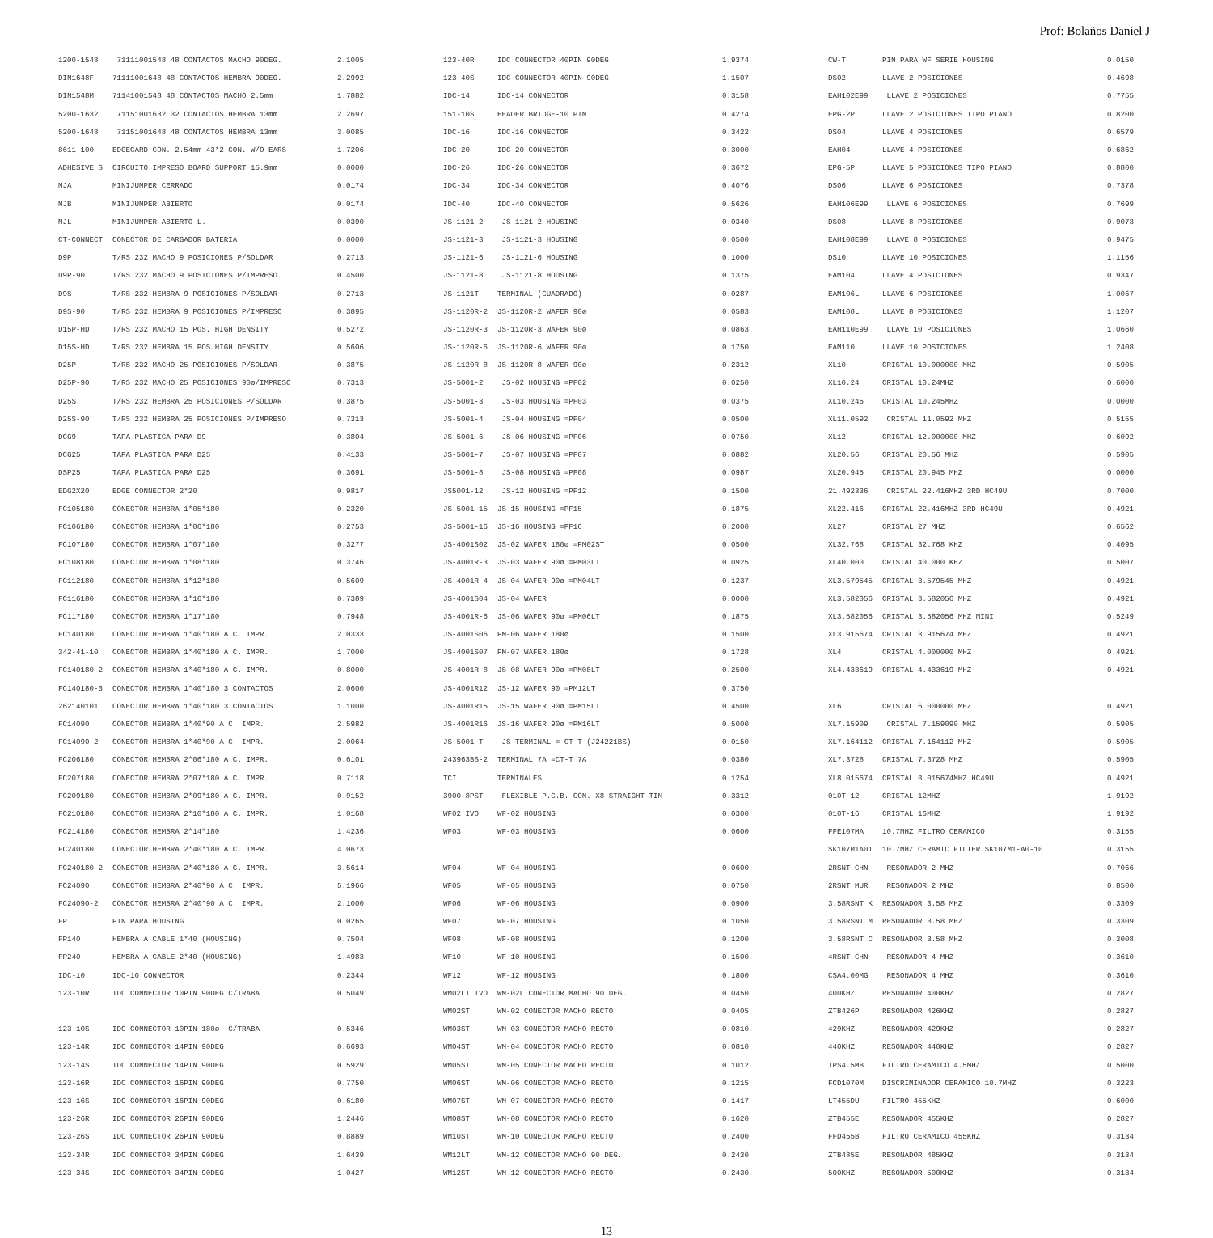Prof: Bolaños Daniel J
1200-1548 71111001548 48 CONTACTOS MACHO 90DEG. 2.1005
DIN1648F 71111001648 48 CONTACTOS HEMBRA 90DEG. 2.2992
DIN1548M 71141001548 48 CONTACTOS MACHO 2.5mm 1.7882
5200-1632 71151001632 32 CONTACTOS HEMBRA 13mm 2.2697
5200-1648 71151001648 48 CONTACTOS HEMBRA 13mm 3.0085
8611-100 EDGECARD CON. 2.54mm 43*2 CON. W/O EARS 1.7206
ADHESIVE S CIRCUITO IMPRESO BOARD SUPPORT 15.9mm 0.0000
MJA MINIJUMPER CERRADO 0.0174
MJB MINIJUMPER ABIERTO 0.0174
MJL MINIJUMPER ABIERTO L. 0.0390
CT-CONNECT CONECTOR DE CARGADOR BATERIA 0.0000
D9P T/RS 232 MACHO 9 POSICIONES P/SOLDAR 0.2713
D9P-90 T/RS 232 MACHO 9 POSICIONES P/IMPRESO 0.4500
D9S T/RS 232 HEMBRA 9 POSICIONES P/SOLDAR 0.2713
D9S-90 T/RS 232 HEMBRA 9 POSICIONES P/IMPRESO 0.3895
D15P-HD T/RS 232 MACHO 15 POS. HIGH DENSITY 0.5272
D15S-HD T/RS 232 HEMBRA 15 POS.HIGH DENSITY 0.5606
D25P T/RS 232 MACHO 25 POSICIONES P/SOLDAR 0.3875
D25P-90 T/RS 232 MACHO 25 POSICIONES 90ø/IMPRESO 0.7313
D25S T/RS 232 HEMBRA 25 POSICIONES P/SOLDAR 0.3875
D25S-90 T/RS 232 HEMBRA 25 POSICIONES P/IMPRESO 0.7313
DCG9 TAPA PLASTICA PARA D9 0.3804
DCG25 TAPA PLASTICA PARA D25 0.4133
DSP25 TAPA PLASTICA PARA D25 0.3691
EDG2X20 EDGE CONNECTOR 2*20 0.9817
FC105180 CONECTOR HEMBRA 1*05*180 0.2320
FC106180 CONECTOR HEMBRA 1*06*180 0.2753
FC107180 CONECTOR HEMBRA 1*07*180 0.3277
FC108180 CONECTOR HEMBRA 1*08*180 0.3746
FC112180 CONECTOR HEMBRA 1*12*180 0.5609
FC116180 CONECTOR HEMBRA 1*16*180 0.7389
FC117180 CONECTOR HEMBRA 1*17*180 0.7948
FC140180 CONECTOR HEMBRA 1*40*180 A C. IMPR. 2.0333
342-41-10 CONECTOR HEMBRA 1*40*180 A C. IMPR. 1.7000
FC140180-2 CONECTOR HEMBRA 1*40*180 A C. IMPR. 0.8000
FC140180-3 CONECTOR HEMBRA 1*40*180 3 CONTACTOS 2.0600
262140101 CONECTOR HEMBRA 1*40*180 3 CONTACTOS 1.1000
FC14090 CONECTOR HEMBRA 1*40*90 A C. IMPR. 2.5982
FC14090-2 CONECTOR HEMBRA 1*40*90 A C. IMPR. 2.0064
FC206180 CONECTOR HEMBRA 2*06*180 A C. IMPR. 0.6101
FC207180 CONECTOR HEMBRA 2*07*180 A C. IMPR. 0.7118
FC209180 CONECTOR HEMBRA 2*09*180 A C. IMPR. 0.9152
FC210180 CONECTOR HEMBRA 2*10*180 A C. IMPR. 1.0168
FC214180 CONECTOR HEMBRA 2*14*180 1.4236
FC240180 CONECTOR HEMBRA 2*40*180 A C. IMPR. 4.0673
FC240180-2 CONECTOR HEMBRA 2*40*180 A C. IMPR. 3.5614
FC24090 CONECTOR HEMBRA 2*40*90 A C. IMPR. 5.1966
FC24090-2 CONECTOR HEMBRA 2*40*90 A C. IMPR. 2.1000
FP PIN PARA HOUSING 0.0265
FP140 HEMBRA A CABLE 1*40 (HOUSING) 0.7504
FP240 HEMBRA A CABLE 2*40 (HOUSING) 1.4983
IDC-10 IDC-10 CONNECTOR 0.2344
123-10R IDC CONNECTOR 10PIN 90DEG.C/TRABA 0.5049
123-10S IDC CONNECTOR 10PIN 180ø .C/TRABA 0.5346
123-14R IDC CONNECTOR 14PIN 90DEG. 0.6693
123-14S IDC CONNECTOR 14PIN 90DEG. 0.5929
123-16R IDC CONNECTOR 16PIN 90DEG. 0.7750
123-16S IDC CONNECTOR 16PIN 90DEG. 0.6180
123-26R IDC CONNECTOR 26PIN 90DEG. 1.2446
123-26S IDC CONNECTOR 26PIN 90DEG. 0.8889
123-34R IDC CONNECTOR 34PIN 90DEG. 1.6439
123-34S IDC CONNECTOR 34PIN 90DEG. 1.0427
123-40R IDC CONNECTOR 40PIN 90DEG. 1.9374
123-40S IDC CONNECTOR 40PIN 90DEG. 1.1507
IDC-14 IDC-14 CONNECTOR 0.3158
151-10S HEADER BRIDGE-10 PIN 0.4274
IDC-16 IDC-16 CONNECTOR 0.3422
IDC-20 IDC-20 CONNECTOR 0.3000
IDC-26 IDC-26 CONNECTOR 0.3672
IDC-34 IDC-34 CONNECTOR 0.4076
IDC-40 IDC-40 CONNECTOR 0.5626
JS-1121-2 JS-1121-2 HOUSING 0.0340
JS-1121-3 JS-1121-3 HOUSING 0.0500
JS-1121-6 JS-1121-6 HOUSING 0.1000
JS-1121-8 JS-1121-8 HOUSING 0.1375
JS-1121T TERMINAL (CUADRADO) 0.0287
JS-1120R-2 JS-1120R-2 WAFER 90ø 0.0583
JS-1120R-3 JS-1120R-3 WAFER 90ø 0.0863
JS-1120R-6 JS-1120R-6 WAFER 90ø 0.1750
JS-1120R-8 JS-1120R-8 WAFER 90ø 0.2312
JS-5001-2 JS-02 HOUSING =PF02 0.0250
JS-5001-3 JS-03 HOUSING =PF03 0.0375
JS-5001-4 JS-04 HOUSING =PF04 0.0500
JS-5001-6 JS-06 HOUSING =PF06 0.0750
JS-5001-7 JS-07 HOUSING =PF07 0.0882
JS-5001-8 JS-08 HOUSING =PF08 0.0987
JS5001-12 JS-12 HOUSING =PF12 0.1500
JS-5001-15 JS-15 HOUSING =PF15 0.1875
JS-5001-16 JS-16 HOUSING =PF16 0.2000
JS-4001S02 JS-02 WAFER 180ø =PM02ST 0.0500
JS-4001R-3 JS-03 WAFER 90ø =PM03LT 0.0925
JS-4001R-4 JS-04 WAFER 90ø =PM04LT 0.1237
JS-4001S04 JS-04 WAFER 0.0000
JS-4001R-6 JS-06 WAFER 90ø =PM06LT 0.1875
JS-4001S06 PM-06 WAFER 180ø 0.1500
JS-4001S07 PM-07 WAFER 180ø 0.1728
JS-4001R-8 JS-08 WAFER 90ø =PM08LT 0.2500
JS-4001R12 JS-12 WAFER 90 =PM12LT 0.3750
JS-4001R15 JS-15 WAFER 90ø =PM15LT 0.4500
JS-4001R16 JS-16 WAFER 90ø =PM16LT 0.5000
JS-5001-T JS TERMINAL = CT-T (J24221BS) 0.0150
243963BS-2 TERMINAL 7A =CT-T 7A 0.0380
TCI TERMINALES 0.1254
3900-8PST FLEXIBLE P.C.B. CON. X8 STRAIGHT TIN 0.3312
WF02 IVO WF-02 HOUSING 0.0300
WF03 WF-03 HOUSING 0.0600
WF04 WF-04 HOUSING 0.0600
WF05 WF-05 HOUSING 0.0750
WF06 WF-06 HOUSING 0.0900
WF07 WF-07 HOUSING 0.1050
WF08 WF-08 HOUSING 0.1200
WF10 WF-10 HOUSING 0.1500
WF12 WF-12 HOUSING 0.1800
WM02LT IVO WM-02L CONECTOR MACHO 90 DEG. 0.0450
WM02ST WM-02 CONECTOR MACHO RECTO 0.0405
WM03ST WM-03 CONECTOR MACHO RECTO 0.0810
WM04ST WM-04 CONECTOR MACHO RECTO 0.0810
WM05ST WM-05 CONECTOR MACHO RECTO 0.1012
WM06ST WM-06 CONECTOR MACHO RECTO 0.1215
WM07ST WM-07 CONECTOR MACHO RECTO 0.1417
WM08ST WM-08 CONECTOR MACHO RECTO 0.1620
WM10ST WM-10 CONECTOR MACHO RECTO 0.2400
WM12LT WM-12 CONECTOR MACHO 90 DEG. 0.2430
WM12ST WM-12 CONECTOR MACHO RECTO 0.2430
CW-T PIN PARA WF SERIE HOUSING 0.0150
DS02 LLAVE 2 POSICIONES 0.4698
EAH102E99 LLAVE 2 POSICIONES 0.7755
EPG-2P LLAVE 2 POSICIONES TIPO PIANO 0.8200
DS04 LLAVE 4 POSICIONES 0.6579
EAH04 LLAVE 4 POSICIONES 0.6862
EPG-5P LLAVE 5 POSICIONES TIPO PIANO 0.8800
DS06 LLAVE 6 POSICIONES 0.7378
EAH106E99 LLAVE 6 POSICIONES 0.7699
DS08 LLAVE 8 POSICIONES 0.9073
EAH108E99 LLAVE 8 POSICIONES 0.9475
DS10 LLAVE 10 POSICIONES 1.1156
EAM104L LLAVE 4 POSICIONES 0.9347
EAM106L LLAVE 6 POSICIONES 1.0067
EAM108L LLAVE 8 POSICIONES 1.1207
EAH110E99 LLAVE 10 POSICIONES 1.0660
EAM110L LLAVE 10 POSICIONES 1.2408
XL10 CRISTAL 10.000000 MHZ 0.5905
XL10.24 CRISTAL 10.24MHZ 0.6000
XL10.245 CRISTAL 10.245MHZ 0.0000
XL11.0592 CRISTAL 11.0592 MHZ 0.5155
XL12 CRISTAL 12.000000 MHZ 0.6092
XL20.56 CRISTAL 20.56 MHZ 0.5905
XL20.945 CRISTAL 20.945 MHZ 0.0000
21.492336 CRISTAL 22.416MHZ 3RD HC49U 0.7000
XL22.416 CRISTAL 22.416MHZ 3RD HC49U 0.4921
XL27 CRISTAL 27 MHZ 0.6562
XL32.768 CRISTAL 32.768 KHZ 0.4095
XL40.000 CRISTAL 40.000 KHZ 0.5007
XL3.579545 CRISTAL 3.579545 MHZ 0.4921
XL3.582056 CRISTAL 3.582056 MHZ 0.4921
XL3.582056 CRISTAL 3.582056 MHZ MINI 0.5249
XL3.915674 CRISTAL 3.915674 MHZ 0.4921
XL4 CRISTAL 4.000000 MHZ 0.4921
XL4.433619 CRISTAL 4.433619 MHZ 0.4921
XL6 CRISTAL 6.000000 MHZ 0.4921
XL7.15909 CRISTAL 7.159090 MHZ 0.5905
XL7.164112 CRISTAL 7.164112 MHZ 0.5905
XL7.3728 CRISTAL 7.3728 MHZ 0.5905
XL8.015674 CRISTAL 8.015674MHZ HC49U 0.4921
010T-12 CRISTAL 12MHZ 1.9192
010T-16 CRISTAL 16MHZ 1.9192
FFE107MA 10.7MHZ FILTRO CERAMICO 0.3155
SK107M1A01 10.7MHZ CERAMIC FILTER SK107M1-A0-10 0.3155
2RSNT CHN RESONADOR 2 MHZ 0.7066
2RSNT MUR RESONADOR 2 MHZ 0.8500
3.58RSNT K RESONADOR 3.58 MHZ 0.3309
3.58RSNT M RESONADOR 3.58 MHZ 0.3309
3.58RSNT C RESONADOR 3.58 MHZ 0.3008
4RSNT CHN RESONADOR 4 MHZ 0.3610
CSA4.00MG RESONADOR 4 MHZ 0.3610
400KHZ RESONADOR 400KHZ 0.2827
ZTB426P RESONADOR 426KHZ 0.2827
429KHZ RESONADOR 429KHZ 0.2827
440KHZ RESONADOR 440KHZ 0.2827
TPS4.5MB FILTRO CERAMICO 4.5MHZ 0.5000
FCD1070M DISCRIMINADOR CERAMICO 10.7MHZ 0.3223
LT455DU FILTRO 455KHZ 0.6000
ZTB455E RESONADOR 455KHZ 0.2827
FFD455B FILTRO CERAMICO 455KHZ 0.3134
ZTB485E RESONADOR 485KHZ 0.3134
500KHZ RESONADOR 500KHZ 0.3134
13